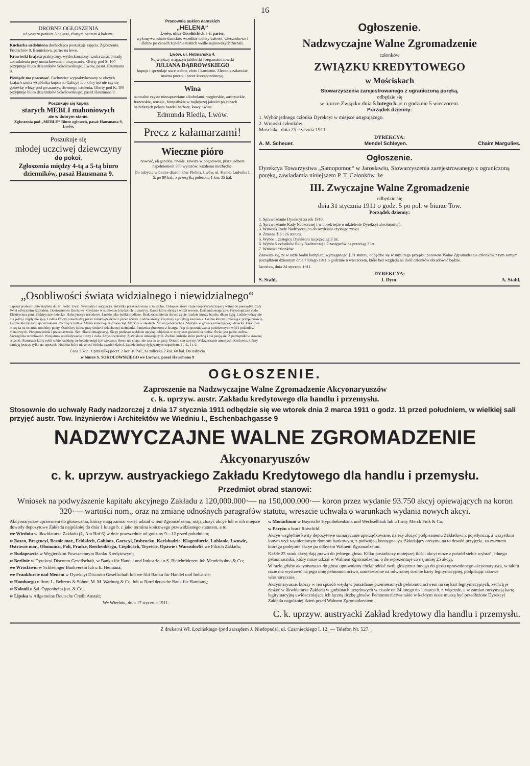16
DROBNE OGŁOSZENIA
od wyrazu petitem 3 halerze, tłustym petitem 4 halerze.
Kucharka uzdolniona dochodząca poszukuje zajęcia. Zgłoszenia: Fridrichów 9, Bronisława, parter na lewo.
Krawiecki krajacz praktyczny, wydoskonalony, szuka zaraz posady zatrudnienia przy umiarkowanem utrzymaniu. Oferty pod S. 100 przyjmuje biuro dzienników Sokołowskiego, Lwów, pasaż Hausmana 9.
Pieniądz ma pracować. Fachowiec wypraktykowany w obcych krajach szuka wspólnika kupca na Galicyę lub który też nie czynię gotówkę włoży pod gwarancyą słownego istnienia. Oferty pod K. 100 przyjmuje biuro dzienników Sokołowskiego, pasaż Hausmana 9.
Poszukuje się kupna
starych MEBLI mahoniowych
ale w dobrym stanie.
Zgłoszenia pod „MEBLE“ Biuro ogłoszeń, pasaż Hausmana 9, Lwów.
Poszukuje się
młodej uczciwej dziewczyny
do pokoi.
Zgłoszenia między 4-tą a 5-tą biuro dzienników, pasaż Hausmana 9.
Pracownia sukien damskich
„HELENA“
Lwów, ulica Ossolińskich l. 6, parter,
wykonywa suknie damskie, wszelkie toalety balowe, wieczorkowe i ślubne po cenach zupełnie niskich wedle najnowszych żurnali.
Lwów, ul. Hetmańska 4.
Największy magazyn jubilerski i zegarmistrzowski
JULIANA DĄBROWSKIEGO
kupuje i sprzedaje stare srebro, złoto i kamienie. Zlecenia załatwiać można pocztą i przez korespondencyę.
Wina
naturalne czyste niezaprawiane alkoholami, węgierskie, austryackie, francuskie, reńskie, hiszpańskie w najlepszej jakości po cenach najtańszych poleca handel herbaty, kawy i wina
Edmunda Riedla, Lwów.
Precz z kałamarzami!
Wieczne pióro
nowość, eleganckie, trwałe, zawsze w pogotowiu, pisze jednem napełnieniem 500 wyrazów, każdemu niezbędne.
Do nabycia w biurze dzienników Plohna, Lwów, ul. Karola Ludwika l. 5, po 80 hal., z przesyłką poleconą 1 kor. 25 hal.
Ogłoszenie.
Nadzwyczajne Walne Zgromadzenie
członków
ZWIĄZKU KREDYTOWEGO
w Mościskach
Stowarzyszenia zarejestrowanego z ograniczoną poręką,
odbędzie się
w biurze Związku dnia 5 lutego b. r. o godzinie 5 wieczorem.
Porządek dzienny:
1. Wybór jednego członka Dyrekcyi w miejsce ustępującego.
2. Wnioski członków.
Mościska, dnia 25 stycznia 1911.
DYREKCYA:
A. M. Scheuer. Mendel Schleyen. Chaim Margulies.
Ogłoszenie.
Dyrekcya Towarzystwa „Samopomoc“ w Jarosławiu, Stowarzyszenia zarejestrowanego z ograniczoną poręką, zawiadamia niniejszem P. T. Członków, że
III. Zwyczajne Walne Zgromadzenie
odbędzie się
dnia 31 stycznia 1911 o godz. 5 po poł. w biurze Tow.
Porządek dzienny:
1. Sprawozdanie Dyrekcyi za rok 1910.
2. Sprawozdanie Rady Nadzorczej i wniosek tejże o udzielenie Dyrekcyi absolutorium.
3. Wniosek Rady Nadzorczej co do rozdziału czystego zysku.
4. Zmiana § 6 i 26 statutu.
5. Wybór 1 zastępcy Dyrektora na przeciąg 3 lat.
6. Wybór 5 członków Rady Nadzorczej i 2 zastępców na przeciąg 3 lat.
7. Wnioski członków.
Zauważa się, że w razie braku kompletu wymaganego § 31 statutu, odbędzie się w myśl tego przepisu ponowne Walne Zgromadzenie członków z tym samym porządkiem dziennym dnia 7 lutego 1911 o godzinie 6 wieczorem, które bez względu na ilość członków obradować będzie.
Jarosław, dnia 24 stycznia 1911.
DYREKCYA:
S. Stahl. J. Dym. A. Stahl.
„Osobliwości świata widzialnego i niewidzialnego“
napisał profesor uniwersytetu dr. M. Perty. Treść: Sympatya i antypatya. Artystka prześladowana z za grobu. Chłopiec który czuje nieprzyzwyczajony wstręt do pieniędzy. Cały świat olbrzymim szpitalem. Dostojeństwo Duchowe. Czytanie w sumieniach ludzkich. Lunatycy. Dama która słyszy i widzi sercem. Działania magiczne. Fizyologiczne cudo. Elektryczna pani. Elektryczne dziecko. Halucynacye narodowe. Ludzie jako bańki mydlane. Brak zatrudnienia skraca życie. Ludzie którzy bardzo długo żyją. Ludzie którzy nie nie jedzą i nigdy nie śpią. Ludzie którzy przechodzą przez zamknięte drzwi i przez ściany. Ludzie którzy liżą mury i połykają kamienie. Ludzie którzy umierają z przyjemnością. Ludzie którzy zabijają wzrokiem. Pachnący ludzie. Mania samobójcza dziewcząt. Mazzini o ideałach. Mowa powszechna. Muzyka w główce umierającego dziecka. Osobliwa muzyka na ostatnie urodziny poety. Osobliwy śpiew przy śmierci szlachetnej ziemianki. Panienka zbudzona z letargu. Pręt do poszukiwania podziemnych wód i pokładów metalowych. Przepowiednie i przeznaczenie. Sen. Skutki imaginacyj. Ślepy profesor wykłada optykę i objaśnia w nocy stan gwiazd na niebie. Świat jest pełen cudów. Szczególna wrażliwość. Wzajemne oddziaływanie duszy i ciała. Zmysł centralny. Zjawiska u umierających. Zwłoki ludzkie które pachną i nie psują się. Z pamiętników sławnej artystki. Staruszek który robił sobie nadzieję, że będzie mógł żyć wiecznie. Serce nie sługa, nie zna co to pany. Ostatni sen turysty. Wskrzeszanie umarłych. Królowie, którzy istnieją jeszcze tylko na tapetach. Hrabina która nie znosi widoku swoich dzieci. Ludzie którzy żyją samym zapachem. I t. d., i t. d.
Cena 2 kor., z przesyłką poczt. 2 kor. 10 hal., za zaliczką 2 kor. 60 hal. Do nabycia
w biurze S. SOKOŁOWSKIEGO we Lwowie, pasaż Hausmana 9
OGŁOSZENIE.
Zaproszenie na Nadzwyczajne Walne Zgromadzenie Akcyonaryuszów
c. k. uprzyw. austr. Zakładu kredytowego dla handlu i przemysłu.
Stosownie do uchwały Rady nadzorczej z dnia 17 stycznia 1911 odbędzie się we wtorek dnia 2 marca 1911 o godz. 11 przed południem, w wielkiej sali przyjęć austr. Tow. Inżynierów i Architektów we Wiedniu I., Eschenbachgasse 9
NADZWYCZAJNE WALNE ZGROMADZENIE
Akcyonaryuszów
c. k. uprzyw. austryackiego Zakładu Kredytowego dla handlu i przemysłu.
Przedmiot obrad stanowi:
Wniosek na podwyższenie kapitału akcyjnego Zakładu z 120,000.000·— na 150,000.000·— koron przez wydanie 93.750 akcyj opiewających na koron 320·— wartości nom., oraz na zmianę odnośnych paragrafów statutu, wreszcie uchwała o warunkach wydania nowych akcyi.
Akcyonaryusze uprawnieni do głosowania, którzy mają zamiar wziąć udział w tem Zgromadzeniu, mają złożyć akcye lub w ich miejsce dowody depozytowe Zakładu najpóźniej do dnia 1 lutego b. r. jako terminu końcowego przewidzianego statutem, a to:
we Wiedniu w likwidaturze Zakładu (I., Am Hof 6) w dnie powszednie od godziny 9—12 przed południem;
w Bozen, Bregencyi, Bernie mor., Feldkirch, Gablonz, Gorycyi, Insbrucku, Karlsbadzie, Klagenfurcie, Lublanie, Lwowie, Ostrawie mor., Ołomuńcu, Poli, Pradze, Reichenbergu, Cieplicach, Tryeście, Opawie i Warnsdorfie we Filiach Zakładu;
w Budapeszcie w Węgierskim Powszechnym Banku Kredytowym;
w Berlinie w Dyrekcyi Disconto Gesellschaft, w Banku für Handel und Industrie i u S. Bleichröderera lub Mendelsohna & Co;
we Wrocławiu w Schlesinger Bankverein lub u E. Heimana;
we Frankfurcie nad Menem w Dyrekcyi Disconto Gesellschaft lub we filii Banku für Handel und Industrie;
w Hamburgu u firm: L. Behrens & Söhne, M. M. Warburg & Co. lub w Nord deutsche Bank für Hamburg;
w Kolonii u Sal. Oppenheim jun. & Co.;
w Lipsku w Allgemeine Deutsche Credit Anstalt;
We Wiedniu, dnia 17 stycznia 1911.
w Monachium w Bayrische Hypothekenbank und Wechselbank lub u firmy Merck Fink & Co;
w Paryżu u braci Rotschild.
Akcye względnie kwity depozytowe sumarycznie uporządkowane, należy złożyć podpisanemu Zakładowi z pojedynczą, a wszystkim innym wyż wymienionym domom bankowym, z podwójną konsygnacyą. Składający otrzyma na to dowód przyjęcia, za zwrotem którego podejmie akcye po odbytem Walnem Zgromadzeniu.
Każde 25 sztuk akcyj dają prawo do jednego głosu. Kilku posiadaczy mniejszej ilości akcyi może z pośród siebie wybrać jednego pełnomocnika, który może udział w Walnem Zgromadzeniu, o ile reprezentuje co najmniej 25 akcyj.
W razie gdyby akcyonaryusz do głosu uprawniony chciał oddać swój głos przez innego do głosu uprawnionego akcyonaryusza, w takim razie ma wystawić na jego imię pełnomocnictwo, umieszczone na odwrotnej stronie karty legitymacyjnej, podpisując takowe własnoręcznie.
Akcyonaryusze, którzy w ten sposób wejdą w posiadanie przeniesionych pełnomocnictwem na się kart legitymacyjnych, zechcą je złożyć w likwidaturze Zakładu w godzinach urzędowych w czasie od 24 lutego do 1 marca b. r. włącznie, a w zamian otrzymają kartę legitymacyjną uwidaczniającą ich łączną liczbę głosów. Pełnomocnictwa takie w każdym razie muszą być przedłożone Dyrekcyi Zakładu najpóźniej dzień przed Walnem Zgromadzeniem.
C. k. uprzyw. austryacki Zakład kredytowy dla handlu i przemysłu.
Z drukarni Wł. Łozińskiego (pod zarządem J. Niedopada), ul. Czarnieckiego l. 12. — Telefon Nr. 527.